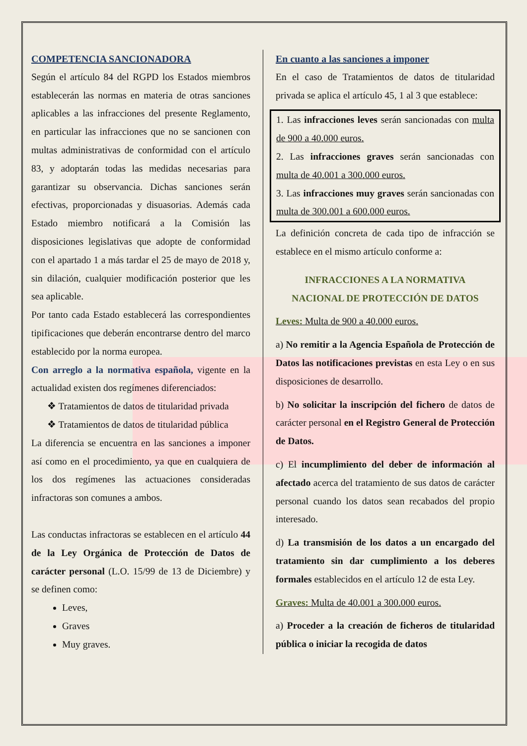COMPETENCIA SANCIONADORA
Según el artículo 84 del RGPD los Estados miembros establecerán las normas en materia de otras sanciones aplicables a las infracciones del presente Reglamento, en particular las infracciones que no se sancionen con multas administrativas de conformidad con el artículo 83, y adoptarán todas las medidas necesarias para garantizar su observancia. Dichas sanciones serán efectivas, proporcionadas y disuasorias. Además cada Estado miembro notificará a la Comisión las disposiciones legislativas que adopte de conformidad con el apartado 1 a más tardar el 25 de mayo de 2018 y, sin dilación, cualquier modificación posterior que les sea aplicable.
Por tanto cada Estado establecerá las correspondientes tipificaciones que deberán encontrarse dentro del marco establecido por la norma europea.
Con arreglo a la normativa española, vigente en la actualidad existen dos regímenes diferenciados:
❖ Tratamientos de datos de titularidad privada
❖ Tratamientos de datos de titularidad pública
La diferencia se encuentra en las sanciones a imponer así como en el procedimiento, ya que en cualquiera de los dos regímenes las actuaciones consideradas infractoras son comunes a ambos.
Las conductas infractoras se establecen en el artículo 44 de la Ley Orgánica de Protección de Datos de carácter personal (L.O. 15/99 de 13 de Diciembre) y se definen como:
Leves,
Graves
Muy graves.
En cuanto a las sanciones a imponer
En el caso de Tratamientos de datos de titularidad privada se aplica el artículo 45, 1 al 3 que establece:
1. Las infracciones leves serán sancionadas con multa de 900 a 40.000 euros.
2. Las infracciones graves serán sancionadas con multa de 40.001 a 300.000 euros.
3. Las infracciones muy graves serán sancionadas con multa de 300.001 a 600.000 euros.
La definición concreta de cada tipo de infracción se establece en el mismo artículo conforme a:
INFRACCIONES A LA NORMATIVA
NACIONAL DE PROTECCIÓN DE DATOS
Leves: Multa de 900 a 40.000 euros.
a) No remitir a la Agencia Española de Protección de Datos las notificaciones previstas en esta Ley o en sus disposiciones de desarrollo.
b) No solicitar la inscripción del fichero de datos de carácter personal en el Registro General de Protección de Datos.
c) El incumplimiento del deber de información al afectado acerca del tratamiento de sus datos de carácter personal cuando los datos sean recabados del propio interesado.
d) La transmisión de los datos a un encargado del tratamiento sin dar cumplimiento a los deberes formales establecidos en el artículo 12 de esta Ley.
Graves: Multa de 40.001 a 300.000 euros.
a) Proceder a la creación de ficheros de titularidad pública o iniciar la recogida de datos